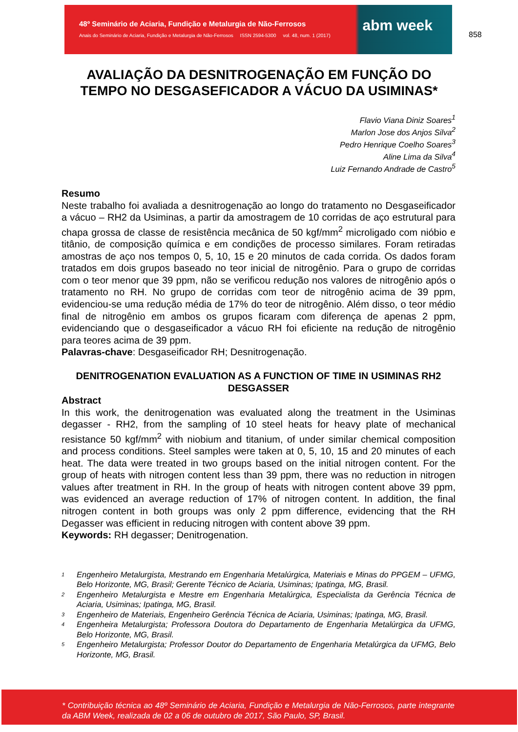48º Seminário de Aciaria, Fundição e Metalurgia de Não-Ferrosos
Anais do Seminário de Aciaria, Fundição e Metalurgia de Não-Ferrosos ISSN 2594-5300 vol. 48, num. 1 (2017)
abm week
858
AVALIAÇÃO DA DESNITROGENAÇÃO EM FUNÇÃO DO
TEMPO NO DESGASEFICADOR A VÁCUO DA USIMINAS*
Flavio Viana Diniz Soares<sup>1</sup>
Marlon Jose dos Anjos Silva<sup>2</sup>
Pedro Henrique Coelho Soares<sup>3</sup>
Aline Lima da Silva<sup>4</sup>
Luiz Fernando Andrade de Castro<sup>5</sup>
Resumo
Neste trabalho foi avaliada a desnitrogenação ao longo do tratamento no Desgaseificador a vácuo – RH2 da Usiminas, a partir da amostragem de 10 corridas de aço estrutural para chapa grossa de classe de resistência mecânica de 50 kgf/mm<sup>2</sup> microligado com nióbio e titânio, de composição química e em condições de processo similares. Foram retiradas amostras de aço nos tempos 0, 5, 10, 15 e 20 minutos de cada corrida. Os dados foram tratados em dois grupos baseado no teor inicial de nitrogênio. Para o grupo de corridas com o teor menor que 39 ppm, não se verificou redução nos valores de nitrogênio após o tratamento no RH. No grupo de corridas com teor de nitrogênio acima de 39 ppm, evidenciou-se uma redução média de 17% do teor de nitrogênio. Além disso, o teor médio final de nitrogênio em ambos os grupos ficaram com diferença de apenas 2 ppm, evidenciando que o desgaseificador a vácuo RH foi eficiente na redução de nitrogênio para teores acima de 39 ppm.
Palavras-chave: Desgaseificador RH; Desnitrogenação.
DENITROGENATION EVALUATION AS A FUNCTION OF TIME IN USIMINAS RH2 DESGASSER
Abstract
In this work, the denitrogenation was evaluated along the treatment in the Usiminas degasser - RH2, from the sampling of 10 steel heats for heavy plate of mechanical resistance 50 kgf/mm<sup>2</sup> with niobium and titanium, of under similar chemical composition and process conditions. Steel samples were taken at 0, 5, 10, 15 and 20 minutes of each heat. The data were treated in two groups based on the initial nitrogen content. For the group of heats with nitrogen content less than 39 ppm, there was no reduction in nitrogen values after treatment in RH. In the group of heats with nitrogen content above 39 ppm, was evidenced an average reduction of 17% of nitrogen content. In addition, the final nitrogen content in both groups was only 2 ppm difference, evidencing that the RH Degasser was efficient in reducing nitrogen with content above 39 ppm.
Keywords: RH degasser; Denitrogenation.
<sup>1</sup> Engenheiro Metalurgista, Mestrando em Engenharia Metalúrgica, Materiais e Minas do PPGEM – UFMG, Belo Horizonte, MG, Brasil; Gerente Técnico de Aciaria, Usiminas; Ipatinga, MG, Brasil.
<sup>2</sup> Engenheiro Metalurgista e Mestre em Engenharia Metalúrgica, Especialista da Gerência Técnica de Aciaria, Usiminas; Ipatinga, MG, Brasil.
<sup>3</sup> Engenheiro de Materiais, Engenheiro Gerência Técnica de Aciaria, Usiminas; Ipatinga, MG, Brasil.
<sup>4</sup> Engenheira Metalurgista; Professora Doutora do Departamento de Engenharia Metalúrgica da UFMG, Belo Horizonte, MG, Brasil.
<sup>5</sup> Engenheiro Metalurgista; Professor Doutor do Departamento de Engenharia Metalúrgica da UFMG, Belo Horizonte, MG, Brasil.
* Contribuição técnica ao 48º Seminário de Aciaria, Fundição e Metalurgia de Não-Ferrosos, parte integrante da ABM Week, realizada de 02 a 06 de outubro de 2017, São Paulo, SP, Brasil.